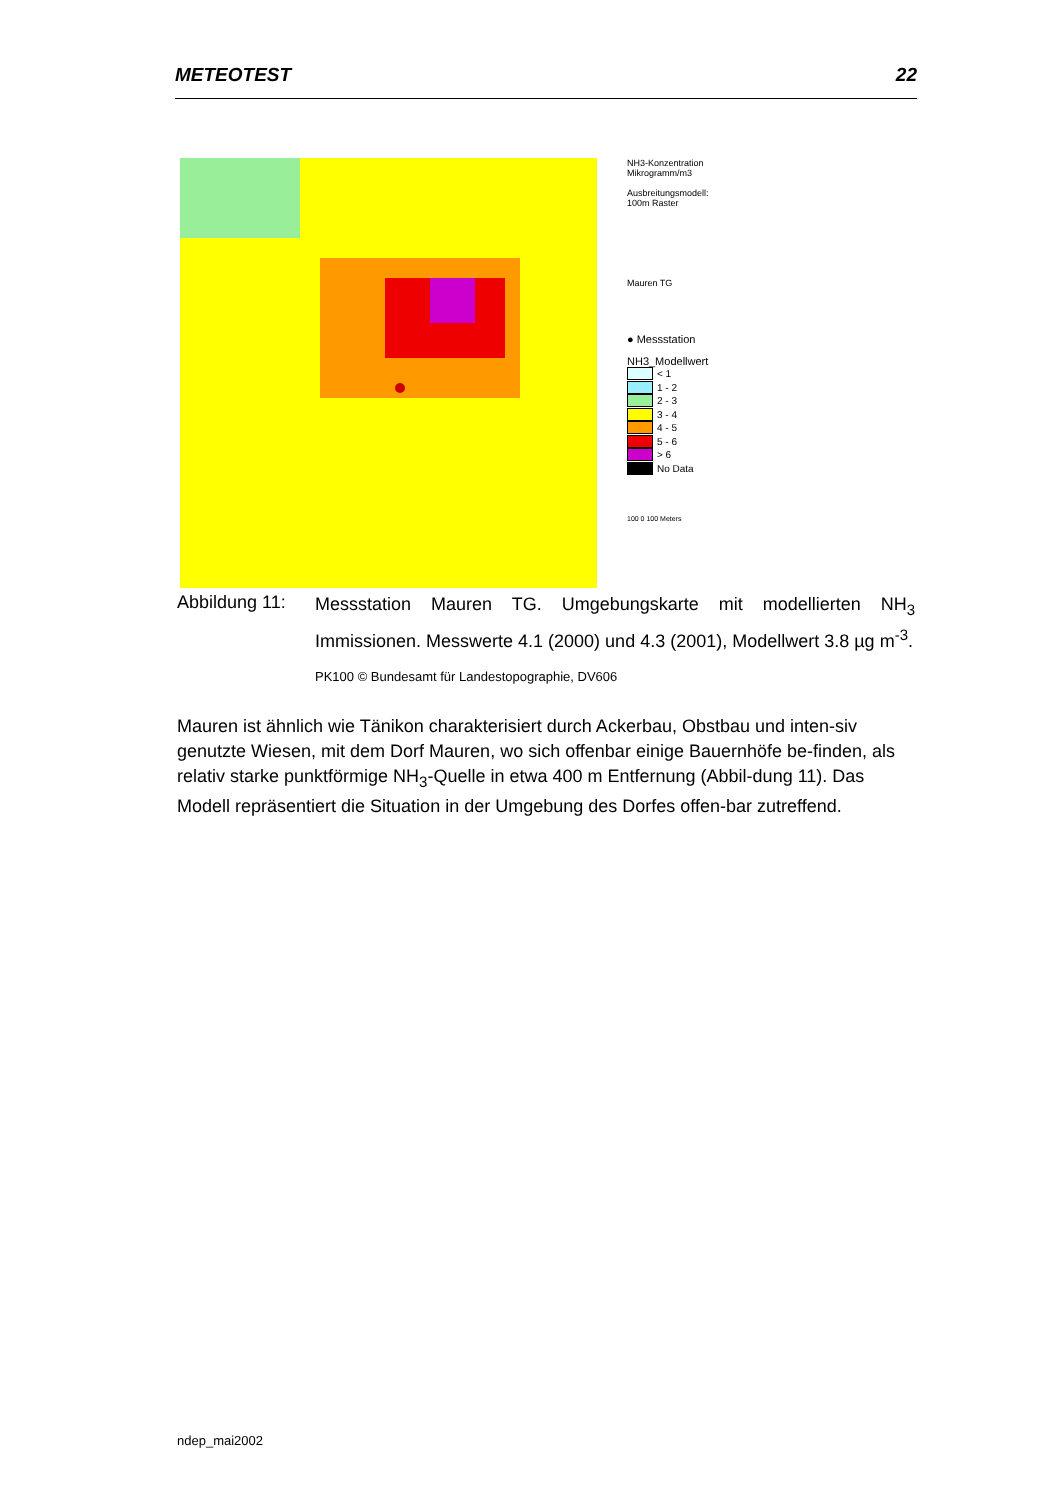METEOTEST 22
NH3-Konzentration
Mikrogramm/m3
Ausbreitungsmodell:
100m Raster
Mauren TG
● Messstation
NH3_Modellwert
< 1
1 - 2
2 - 3
3 - 4
4 - 5
5 - 6
> 6
No Data
100 0 100 Meters
Abbildung 11:
Messstation Mauren TG. Umgebungskarte mit modellierten NH<sub>3</sub> Immissionen. Messwerte 4.1 (2000) und 4.3 (2001), Modellwert 3.8 µg m<sup>-3</sup>.
PK100 © Bundesamt für Landestopographie, DV606
Mauren ist ähnlich wie Tänikon charakterisiert durch Ackerbau, Obstbau und inten-siv genutzte Wiesen, mit dem Dorf Mauren, wo sich offenbar einige Bauernhöfe be-finden, als relativ starke punktförmige NH<sub>3</sub>-Quelle in etwa 400 m Entfernung (Abbil-dung 11). Das Modell repräsentiert die Situation in der Umgebung des Dorfes offen-bar zutreffend.
ndep_mai2002